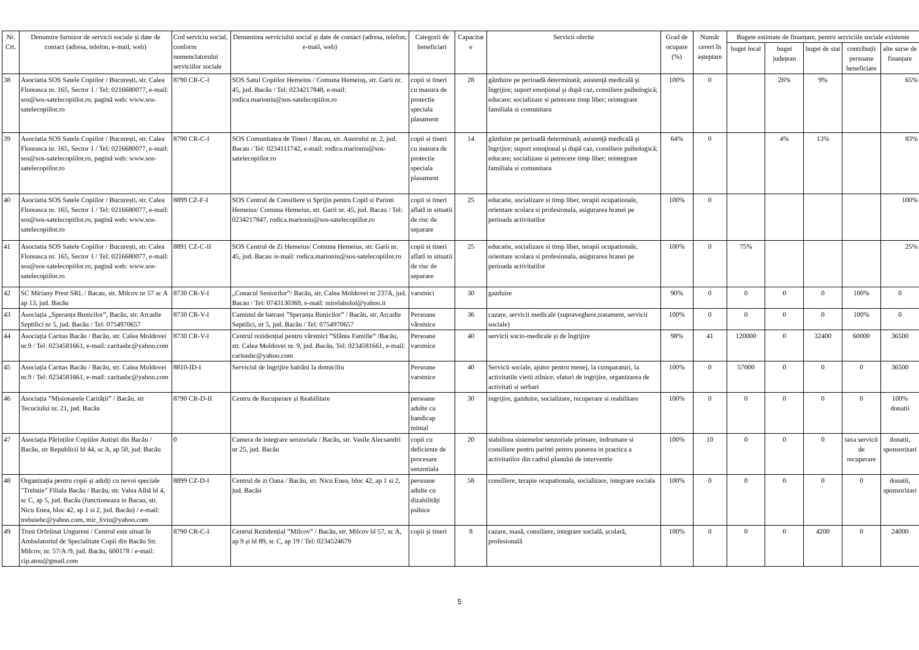| Nr. Crt. | Denumire furnizor de servicii sociale și date de contact (adresa, telefon, e-mail, web) | Cod serviciu social, conform nomenclatorului serviciilor sociale | Denumirea serviciului social și date de contact (adresa, telefon, e-mail, web) | Categorii de beneficiari | Capacitat e | Servicii oferite | Grad de ocupare (%) | Număr cereri în așteptare | Bugete estimate de finanțare, pentru serviciile sociale existente | | | | |
| --- | --- | --- | --- | --- | --- | --- | --- | --- | --- | --- | --- | --- | --- |
| | | | | | | | | | buget local | buget județean | buget de stat | contribuții persoane beneficiare | alte surse de finanțare |
| 38 | Asociatia SOS Satele Copiilor / București, str. Calea Floreasca nr. 165, Sector 1 / Tel: 0216680077, e-mail: sos@sos-satelecopiilor.ro, pagină web: www.sos-satelecopiilor.ro | 8790 CR-C-I | SOS Satul Copiilor Hemeius / Comuna Hemeiuș, str. Garii nr. 45, jud. Bacău / Tel: 0234217848, e-mail: rodica.marioniu@sos-satelecopiilor.ro | copii si tineri cu masura de protectie speciala plasament | 28 | găzduire pe perioadă determinată; asistenţă medicală şi îngrijire; suport emoţional şi după caz, consiliere psihologică; educare; socializare si petrecere timp liber; reintegrare familiala si comunitara | 100% | 0 | | 26% | 9% | | 65% |
| 39 | Asociatia SOS Satele Copiilor / București, str. Calea Floreasca nr. 165, Sector 1 / Tel: 0216680077, e-mail: sos@sos-satelecopiilor.ro, pagină web: www.sos-satelecopiilor.ro | 8790 CR-C-I | SOS Comunitatea de Tineri / Bacau, str. Austrului nr. 2, jud. Bacau / Tel: 0234111742, e-mail: rodica.marioniu@sos-satelecopiilor.ro | copii si tineri cu masura de protectie speciala plasament | 14 | găzduire pe perioadă determinată; asistenţă medicală şi îngrijire; suport emoţional şi după caz, consiliere psihologică; educare; socializare si petrecere timp liber; reintegrare familiala si comunitara | 64% | 0 | | 4% | 13% | | 83% |
| 40 | Asociatia SOS Satele Copiilor / București, str. Calea Floreasca nr. 165, Sector 1 / Tel: 0216680077, e-mail: sos@sos-satelecopiilor.ro, pagină web: www.sos-satelecopiilor.ro | 8899 CZ-F-I | SOS Centrul de Consiliere si Sprijin pentru Copil si Parinti Hemeius/ Comuna Hemeius, str. Garii nr. 45, jud. Bacau / Tel: 0234217847, rodica.marioniu@sos-satelecopiilor.ro | copii si tineri aflatI in situatii de risc de separare | 25 | educatie, socializare si timp liber, terapii ocupationale, orientare scolara si profesionala, asigurarea hranei pe perioada activitatilor | 100% | 0 | | | | | 100% |
| 41 | Asociatia SOS Satele Copiilor / București, str. Calea Floreasca nr. 165, Sector 1 / Tel: 0216680077, e-mail: sos@sos-satelecopiilor.ro, pagină web: www.sos-satelecopiilor.ro | 8891 CZ-C-II | SOS Centrul de Zi Hemeius/ Comuna Hemeius, str. Garii nr. 45, jud. Bacau /e-mail: rodica.marioniu@sos-satelecopiilor.ro | copii si tineri aflatI in situatii de risc de separare | 25 | educatie, socializare si timp liber, terapii ocupationale, orientare scolara si profesionala, asigurarea hranei pe perioada activitatilor | 100% | 0 | 75% | | | | 25% |
| 42 | SC Miriany Prest SRL / Bacau, str. Milcov nr 57 sc A ap 13, jud. Bacău | 8730 CR-V-I | „Conacul Seniorilor”/ Bacău, str. Calea Moldovei nr 237A, jud. Bacau / Tel: 0743130369, e-mail: mirelaboloi@yahoo.it | varstnici | 30 | gazduire | 90% | 0 | 0 | 0 | 0 | 100% | 0 |
| 43 | Asociația „Speranța Bunicilor”, Bacău, str. Arcadie Septilici nr 5, jud. Bacău / Tel: 0754970657 | 8730 CR-V-I | Caminul de batrani ”Speranța Bunicilor” / Bacău, str. Arcadie Septilici, nr 5, jud. Bacău / Tel: 0754970657 | Persoane vârstnice | 36 | cazare, servicii medicale (supraveghere,tratament, servicii sociale) | 100% | 0 | 0 | 0 | 0 | 100% | 0 |
| 44 | Asociația Caritas Bacău / Bacău, str. Calea Moldovei nr.9 / Tel: 0234581661, e-mail: caritasbc@yahoo.com | 8730 CR-V-I | Centrul rezidențial pentru vârstnici ”Sfânta Familie” /Bacău, str. Calea Moldovei nr. 9, jud. Bacău, Tel: 0234581661, e-mail: caritasbc@yahoo.com | Persoane varstnice | 40 | servicii socio-medicale și de îngrijire | 98% | 41 | 120000 | 0 | 32400 | 60000 | 36500 |
| 45 | Asociația Caritas Bacău / Bacău, str. Calea Moldovei nr.9 / Tel: 0234581661, e-mail: caritasbc@yahoo.com | 8810-ID-I | Serviciul de îngrijire batrâni la domiciliu | Persoane varstnice | 40 | Servicii sociale, ajutor pentru menej, la cumparaturi, la activitatile vietii zilnice, sfaturi de ingrijire, organizarea de activitati si serbari | 100% | 0 | 57000 | 0 | 0 | 0 | 36500 |
| 46 | Asociația ”Misionarele Carității” / Bacău, str Tecuciului nr. 21, jud. Bacău | 8790 CR-D-II | Centru de Recuperare și Reabilitare | persoane adulte cu handicap mintal | 30 | ingrijire, gazduire, socializare, recuperare si reabilitare | 100% | 0 | 0 | 0 | 0 | 0 | 100% donatii |
| 47 | Asociația Părinților Copiilor Autiști din Bacău / Bacău, str Republicii bl 44, sc A, ap 50, jud. Bacău | 0 | Camera de integrare senzoriala / Bacău, str. Vasile Alecsandri nr 25, jud. Bacău | copii cu deficiente de procesare senzoriala | 20 | stabilirea sistemelor senzoriale primare, indrumare si consiliere pentru parinti pentru punerea in practica a activitatilor din cadrul planului de interventie | 100% | 10 | 0 | 0 | 0 | taxa servicii de recuperare | donatii, sponsorizari |
| 48 | Organizația pentru copii și adulți cu nevoi speciale "Trebuie" Filiala Bacău / Bacău, str. Valea Albă bl 4, sc C, ap 5, jud. Bacău (functioneaza in Bacau, str. Nicu Enea, bloc 42, ap 1 si 2, jud. Bacău) / e-mail: trebuiebc@yahoo.com, mir_liviu@yahoo.com | 8899 CZ-D-I | Centrul de zi Oana / Bacău, str. Nicu Enea, bloc 42, ap 1 si 2, jud. Bacău | persoane adulte cu dizabilități psihice | 58 | consiliere, terapie ocupationala, socializare, integrare sociala | 100% | 0 | 0 | 0 | 0 | 0 | donatii, sponsorizari |
| 49 | Trust Orfelinat Ungureni / Centrul este situat în Ambulatoriul de Specialitate Copii din Bacău Str. Milcov, nr. 57/A /9, jud. Bacău, 600178 / e-mail: cip.atou@gmail.com | 8790 CR-C-I | Centrul Rezidențial ”Milcov” / Bacău, str. Milcov bl 57, sc A, ap 9 și bl 89, sc C, ap 19 / Tel: 0234524679 | copii și tineri | 8 | cazare, masă, consiliere, integrare socială, școlară, profesională | 100% | 0 | 0 | 0 | 4200 | 0 | 24000 |
5